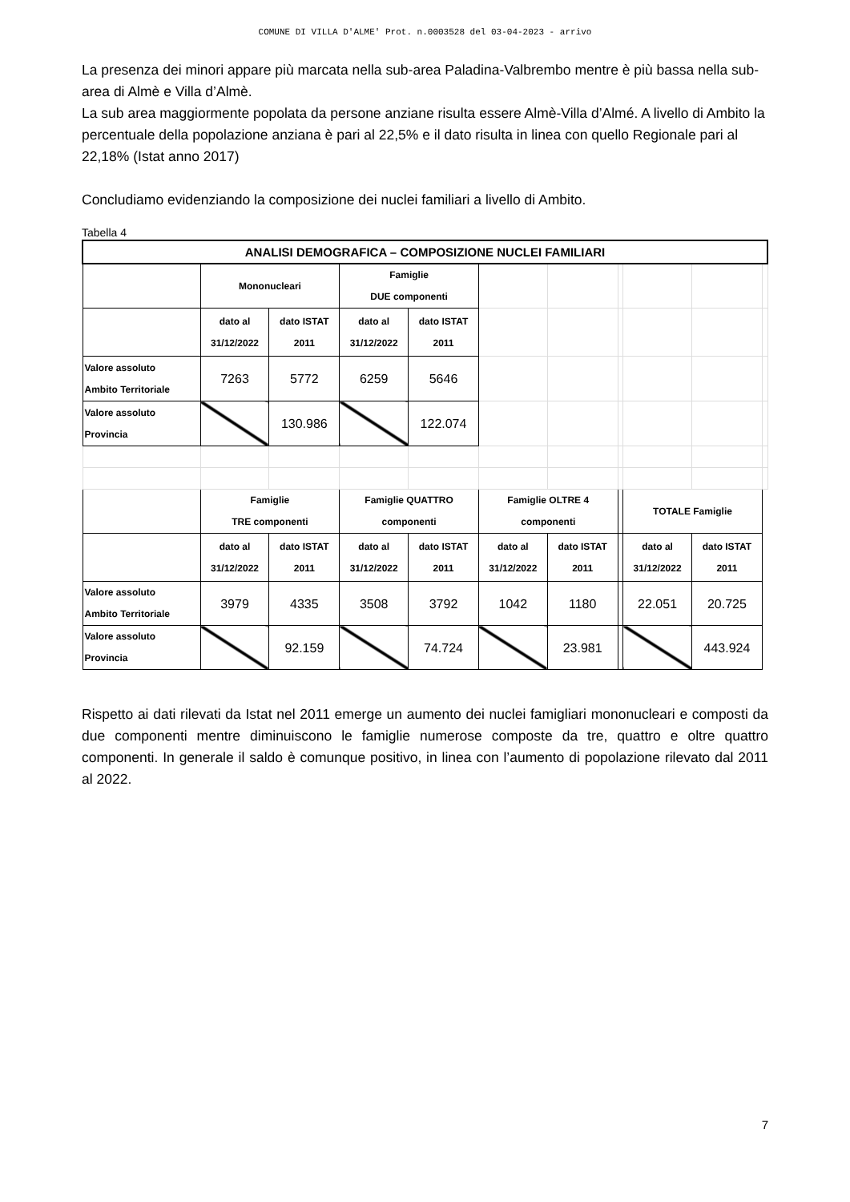COMUNE DI VILLA D'ALME' Prot. n.0003528 del 03-04-2023 - arrivo
La presenza dei minori appare più marcata nella sub-area Paladina-Valbrembo mentre è più bassa nella sub-area di Almè e Villa d’Almè.
La sub area maggiormente popolata da persone anziane risulta essere Almè-Villa d’Almé. A livello di Ambito la percentuale della popolazione anziana è pari al 22,5% e il dato risulta in linea con quello Regionale pari al 22,18% (Istat anno 2017)
Concludiamo evidenziando la composizione dei nuclei familiari a livello di Ambito.
Tabella 4
| ANALISI DEMOGRAFICA – COMPOSIZIONE NUCLEI FAMILIARI | | | | | | | | | | |
| | Mononucleari | | Famiglie DUE componenti | | | | | | | |
| | dato al 31/12/2022 | dato ISTAT 2011 | dato al 31/12/2022 | dato ISTAT 2011 | | | | | | |
| Valore assoluto Ambito Territoriale | 7263 | 5772 | 6259 | 5646 | | | | | | |
| Valore assoluto Provincia | | 130.986 | | 122.074 | | | | | | |
| | Famiglie TRE componenti | | Famiglie QUATTRO componenti | | Famiglie OLTRE 4 componenti | | | TOTALE Famiglie | | |
| | dato al 31/12/2022 | dato ISTAT 2011 | dato al 31/12/2022 | dato ISTAT 2011 | dato al 31/12/2022 | dato ISTAT 2011 | | dato al 31/12/2022 | dato ISTAT 2011 | |
| Valore assoluto Ambito Territoriale | 3979 | 4335 | 3508 | 3792 | 1042 | 1180 | | 22.051 | 20.725 | |
| Valore assoluto Provincia | | 92.159 | | 74.724 | | 23.981 | | | 443.924 | |
Rispetto ai dati rilevati da Istat nel 2011 emerge un aumento dei nuclei famigliari mononucleari e composti da due componenti mentre diminuiscono le famiglie numerose composte da tre, quattro e oltre quattro componenti. In generale il saldo è comunque positivo, in linea con l’aumento di popolazione rilevato dal 2011 al 2022.
7